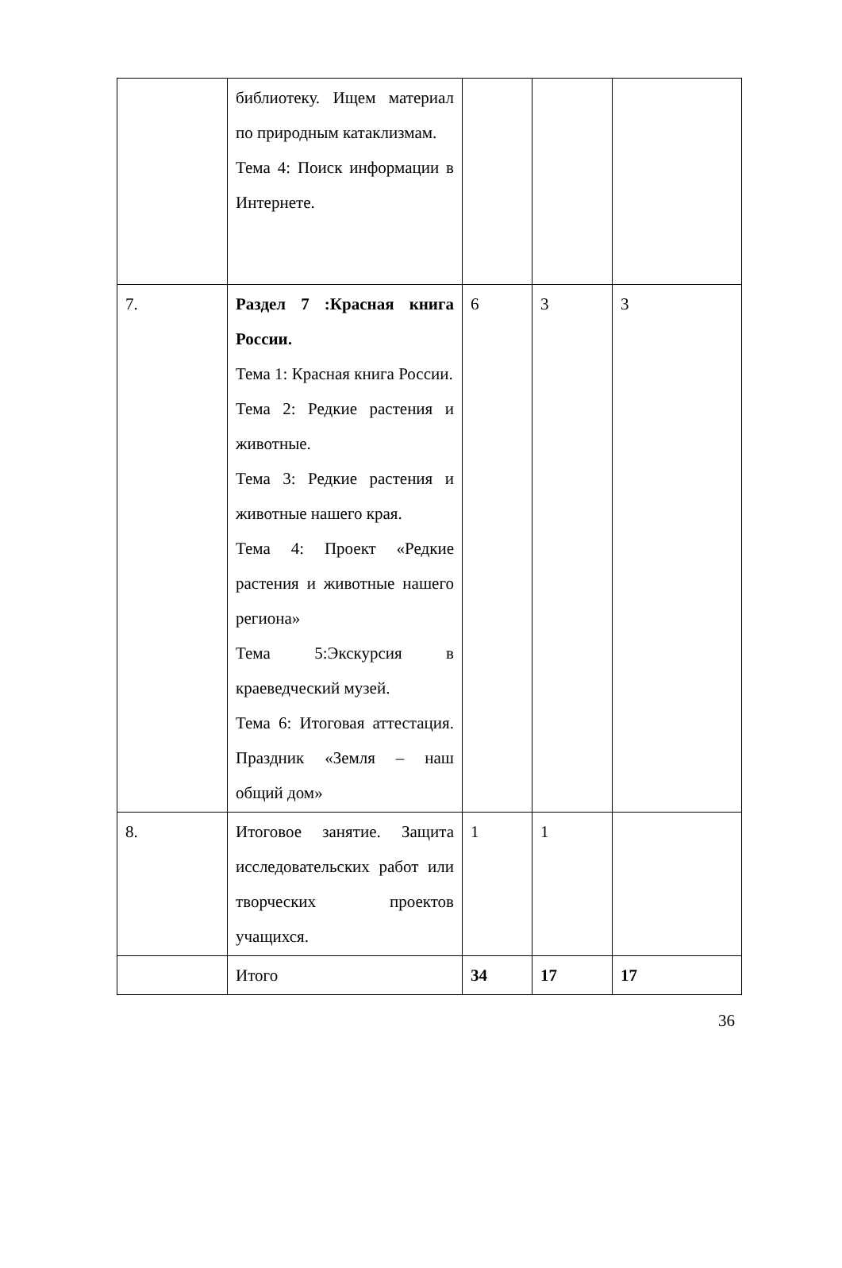| | библиотеку. Ищем материал по природным катаклизмам. Тема 4: Поиск информации в Интернете. | | | |
| 7. | Раздел 7 :Красная книга России. Тема 1: Красная книга России. Тема 2: Редкие растения и животные. Тема 3: Редкие растения и животные нашего края. Тема 4: Проект «Редкие растения и животные нашего региона» Тема 5:Экскурсия в краеведческий музей. Тема 6: Итоговая аттестация. Праздник «Земля – наш общий дом» | 6 | 3 | 3 |
| 8. | Итоговое занятие. Защита исследовательских работ или творческих проектов учащихся. | 1 | 1 | |
| | Итого | 34 | 17 | 17 |
36